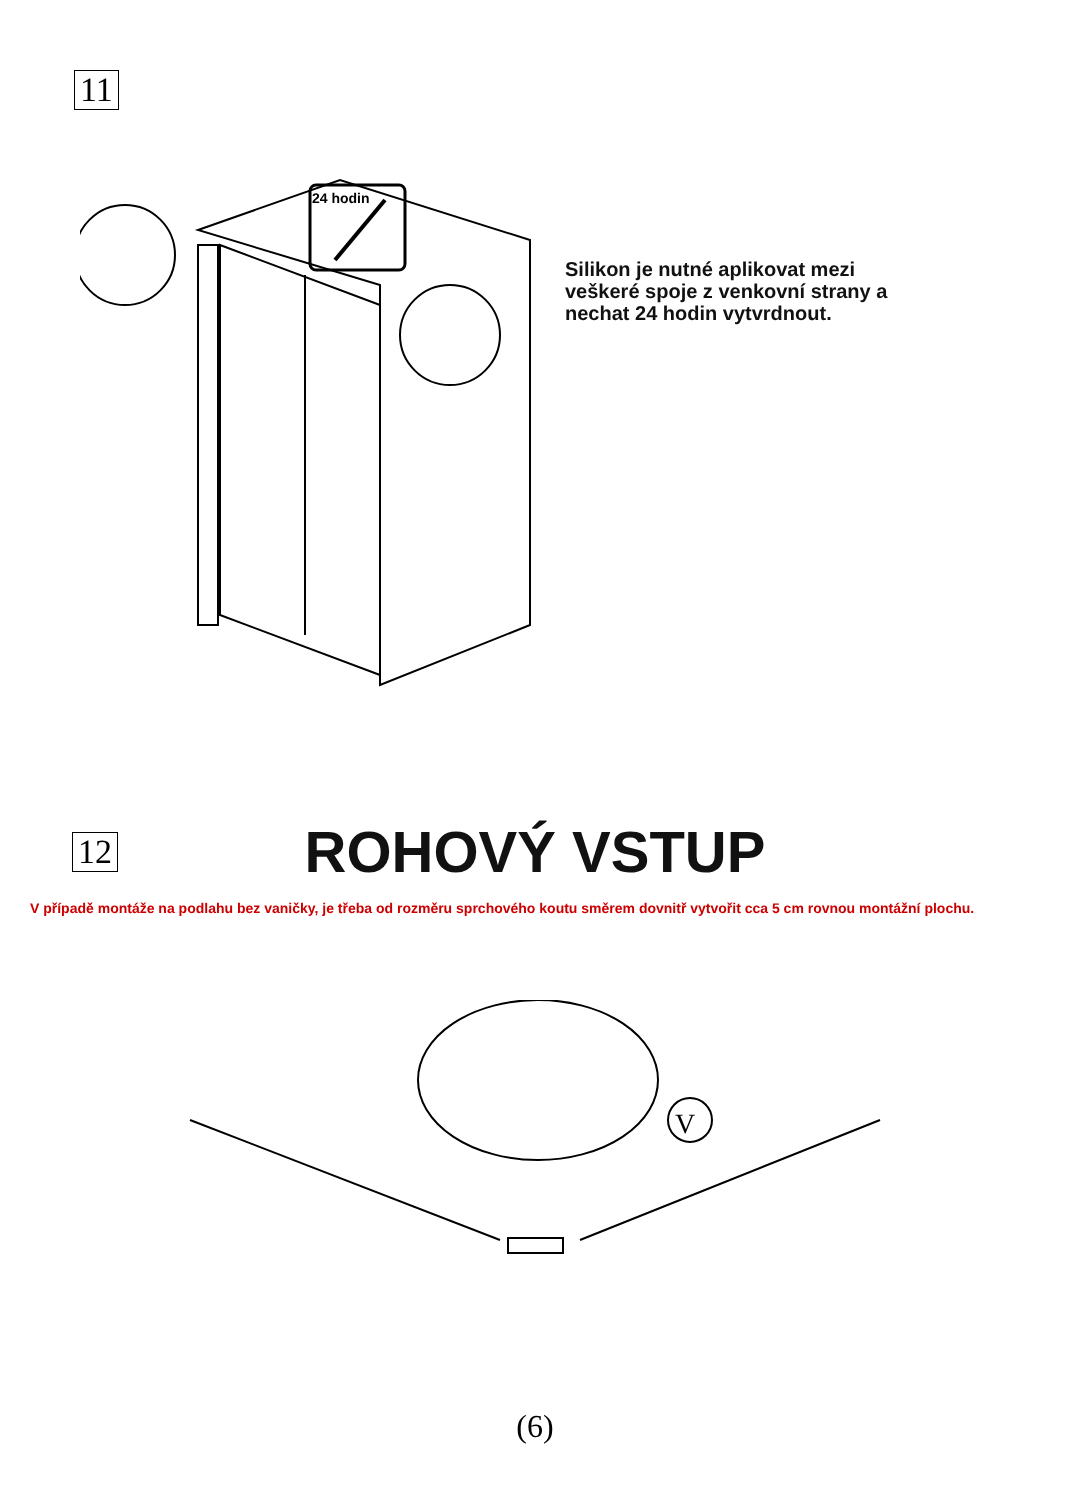11
Silikon je nutné aplikovat mezi
veškeré spoje z venkovní strany a
nechat 24 hodin vytvrdnout.
24 hodin
V
12
ROHOVÝ VSTUP
V případě montáže na podlahu bez vaničky, je třeba od rozměru sprchového koutu směrem dovnitř vytvořit cca 5 cm rovnou montážní plochu.
(6)